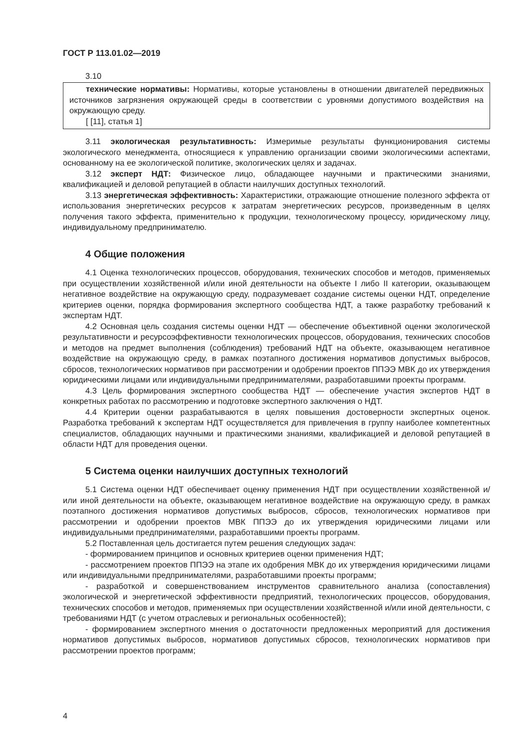ГОСТ Р 113.01.02—2019
3.10
технические нормативы: Нормативы, которые установлены в отношении двигателей передвижных источников загрязнения окружающей среды в соответствии с уровнями допустимого воздействия на окружающую среду.
[ [11], статья 1]
3.11 экологическая результативность: Измеримые результаты функционирования системы экологического менеджмента, относящиеся к управлению организации своими экологическими аспектами, основанному на ее экологической политике, экологических целях и задачах.
3.12 эксперт НДТ: Физическое лицо, обладающее научными и практическими знаниями, квалификацией и деловой репутацией в области наилучших доступных технологий.
3.13 энергетическая эффективность: Характеристики, отражающие отношение полезного эффекта от использования энергетических ресурсов к затратам энергетических ресурсов, произведенным в целях получения такого эффекта, применительно к продукции, технологическому процессу, юридическому лицу, индивидуальному предпринимателю.
4 Общие положения
4.1 Оценка технологических процессов, оборудования, технических способов и методов, применяемых при осуществлении хозяйственной и/или иной деятельности на объекте I либо II категории, оказывающем негативное воздействие на окружающую среду, подразумевает создание системы оценки НДТ, определение критериев оценки, порядка формирования экспертного сообщества НДТ, а также разработку требований к экспертам НДТ.
4.2 Основная цель создания системы оценки НДТ — обеспечение объективной оценки экологической результативности и ресурсоэффективности технологических процессов, оборудования, технических способов и методов на предмет выполнения (соблюдения) требований НДТ на объекте, оказывающем негативное воздействие на окружающую среду, в рамках поэтапного достижения нормативов допустимых выбросов, сбросов, технологических нормативов при рассмотрении и одобрении проектов ППЭЭ МВК до их утверждения юридическими лицами или индивидуальными предпринимателями, разработавшими проекты программ.
4.3 Цель формирования экспертного сообщества НДТ — обеспечение участия экспертов НДТ в конкретных работах по рассмотрению и подготовке экспертного заключения о НДТ.
4.4 Критерии оценки разрабатываются в целях повышения достоверности экспертных оценок. Разработка требований к экспертам НДТ осуществляется для привлечения в группу наиболее компетентных специалистов, обладающих научными и практическими знаниями, квалификацией и деловой репутацией в области НДТ для проведения оценки.
5 Система оценки наилучших доступных технологий
5.1 Система оценки НДТ обеспечивает оценку применения НДТ при осуществлении хозяйственной и/или иной деятельности на объекте, оказывающем негативное воздействие на окружающую среду, в рамках поэтапного достижения нормативов допустимых выбросов, сбросов, технологических нормативов при рассмотрении и одобрении проектов МВК ППЭЭ до их утверждения юридическими лицами или индивидуальными предпринимателями, разработавшими проекты программ.
5.2 Поставленная цель достигается путем решения следующих задач:
- формированием принципов и основных критериев оценки применения НДТ;
- рассмотрением проектов ППЭЭ на этапе их одобрения МВК до их утверждения юридическими лицами или индивидуальными предпринимателями, разработавшими проекты программ;
- разработкой и совершенствованием инструментов сравнительного анализа (сопоставления) экологической и энергетической эффективности предприятий, технологических процессов, оборудования, технических способов и методов, применяемых при осуществлении хозяйственной и/или иной деятельности, с требованиями НДТ (с учетом отраслевых и региональных особенностей);
- формированием экспертного мнения о достаточности предложенных мероприятий для достижения нормативов допустимых выбросов, нормативов допустимых сбросов, технологических нормативов при рассмотрении проектов программ;
4